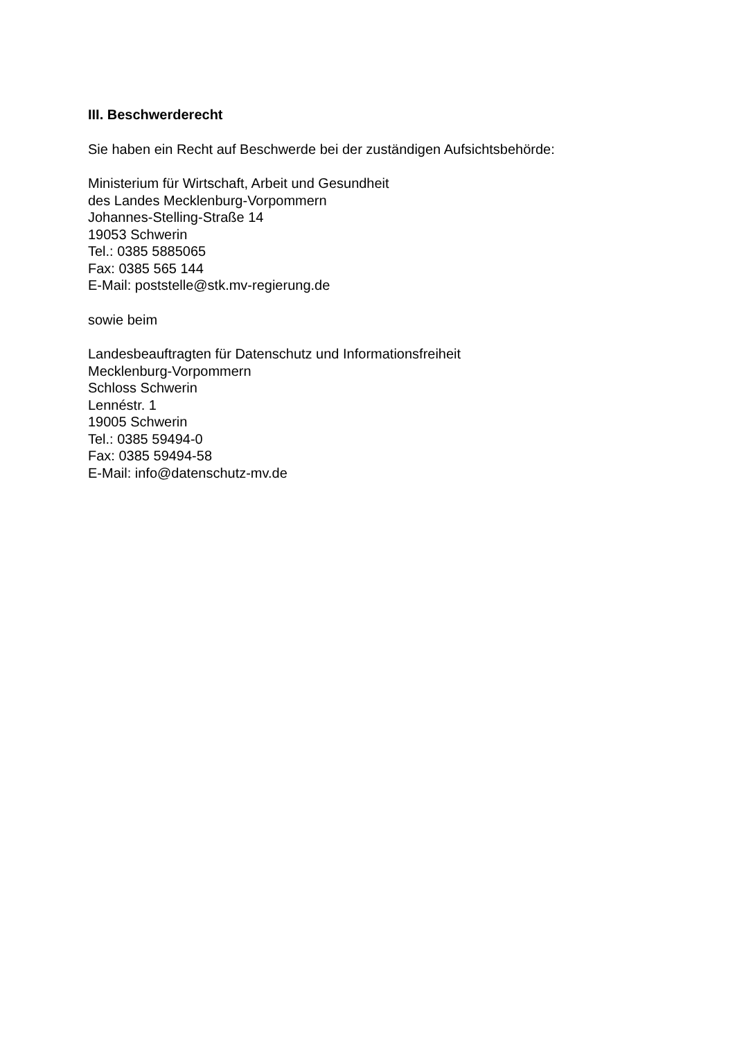III. Beschwerderecht
Sie haben ein Recht auf Beschwerde bei der zuständigen Aufsichtsbehörde:
Ministerium für Wirtschaft, Arbeit und Gesundheit
des Landes Mecklenburg-Vorpommern
Johannes-Stelling-Straße 14
19053 Schwerin
Tel.: 0385 5885065
Fax: 0385 565 144
E-Mail: poststelle@stk.mv-regierung.de
sowie beim
Landesbeauftragten für Datenschutz und Informationsfreiheit
Mecklenburg-Vorpommern
Schloss Schwerin
Lennéstr. 1
19005 Schwerin
Tel.: 0385 59494-0
Fax: 0385 59494-58
E-Mail: info@datenschutz-mv.de